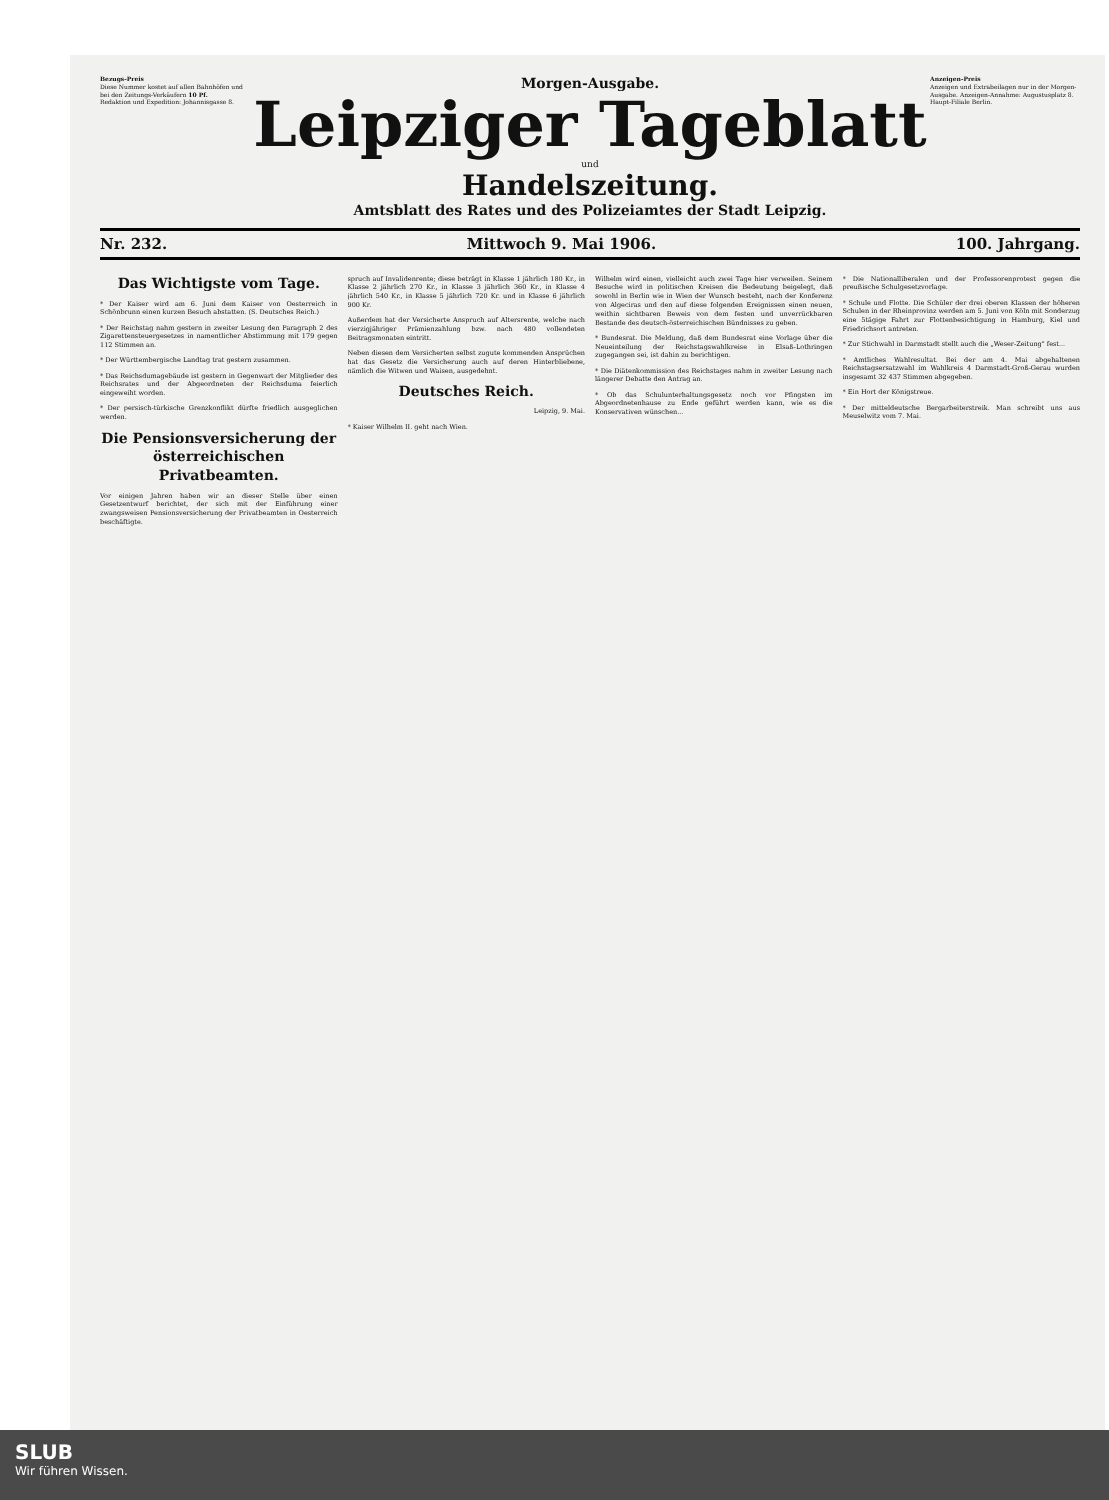Bezugs-Preis
Diese Nummer kostet auf allen Bahnhöfen und bei den Zeitungs-Verkäufern 10 Pf.
Redaktion und Expedition: Johannisgasse 8.
Morgen-Ausgabe.
Leipziger Tageblatt
und
Handelszeitung.
Amtsblatt des Rates und des Polizeiamtes der Stadt Leipzig.
Anzeigen-Preis
Anzeigen und Extrabeilagen nur in der Morgen-Ausgabe. Anzeigen-Annahme: Augustusplatz 8. Haupt-Filiale Berlin.
Nr. 232. Mittwoch 9. Mai 1906. 100. Jahrgang.
Das Wichtigste vom Tage.
* Der Kaiser wird am 6. Juni dem Kaiser von Oesterreich in Schönbrunn einen kurzen Besuch abstatten. (S. Deutsches Reich.)
* Der Reichstag nahm gestern in zweiter Lesung den Paragraph 2 des Zigarettensteuergesetzes in namentlicher Abstimmung mit 179 gegen 112 Stimmen an.
* Der Württembergische Landtag trat gestern zusammen.
* Das Reichsdumagebäude ist gestern in Gegenwart der Mitglieder des Reichsrates und der Abgeordneten der Reichsduma feierlich eingeweiht worden.
* Der persisch-türkische Grenzkonflikt dürfte friedlich ausgeglichen werden.
Die Pensionsversicherung der österreichischen Privatbeamten.
Vor einigen Jahren haben wir an dieser Stelle über einen Gesetzentwurf berichtet, der sich mit der Einführung einer zwangsweisen Pensionsversicherung der Privatbeamten in Oesterreich beschäftigte.
spruch auf Invalidenrente; diese beträgt in Klasse 1 jährlich 180 Kr., in Klasse 2 jährlich 270 Kr., in Klasse 3 jährlich 360 Kr., in Klasse 4 jährlich 540 Kr., in Klasse 5 jährlich 720 Kr. und in Klasse 6 jährlich 900 Kr.
Außerdem hat der Versicherte Anspruch auf Altersrente, welche nach vierzigjähriger Prämienzahlung bzw. nach 480 vollendeten Beitragsmonaten eintritt.
Neben diesen dem Versicherten selbst zugute kommenden Ansprüchen hat das Gesetz die Versicherung auch auf deren Hinterbliebene, nämlich die Witwen und Waisen, ausgedehnt.
Deutsches Reich.
Leipzig, 9. Mai.
* Kaiser Wilhelm II. geht nach Wien.
Wilhelm wird einen, vielleicht auch zwei Tage hier verweilen. Seinem Besuche wird in politischen Kreisen die Bedeutung beigelegt, daß sowohl in Berlin wie in Wien der Wunsch besteht, nach der Konferenz von Algeciras und den auf diese folgenden Ereignissen einen neuen, weithin sichtbaren Beweis von dem festen und unverrückbaren Bestande des deutsch-österreichischen Bündnisses zu geben.
* Bundesrat. Die Meldung, daß dem Bundesrat eine Vorlage über die Neueinteilung der Reichstagswahlkreise in Elsaß-Lothringen zugegangen sei, ist dahin zu berichtigen.
* Die Diätenkommission des Reichstages nahm in zweiter Lesung nach längerer Debatte den Antrag an.
* Ob das Schulunterhaltungsgesetz noch vor Pfingsten im Abgeordnetenhause zu Ende geführt werden kann, wie es die Konservativen wünschen...
* Die Nationalliberalen und der Professorenprotest gegen die preußische Schulgesetzvorlage.
* Schule und Flotte. Die Schüler der drei oberen Klassen der höheren Schulen in der Rheinprovinz werden am 5. Juni von Köln mit Sonderzug eine 5tägige Fahrt zur Flottenbesichtigung in Hamburg, Kiel und Friedrichsort antreten.
* Zur Stichwahl in Darmstadt stellt auch die „Weser-Zeitung" fest...
* Amtliches Wahlresultat. Bei der am 4. Mai abgehaltenen Reichstagsersatzwahl im Wahlkreis 4 Darmstadt-Groß-Gerau wurden insgesamt 32 437 Stimmen abgegeben.
* Ein Hort der Königstreue.
* Der mitteldeutsche Bergarbeiterstreik. Man schreibt uns aus Meuselwitz vom 7. Mai.
SLUB
Wir führen Wissen.